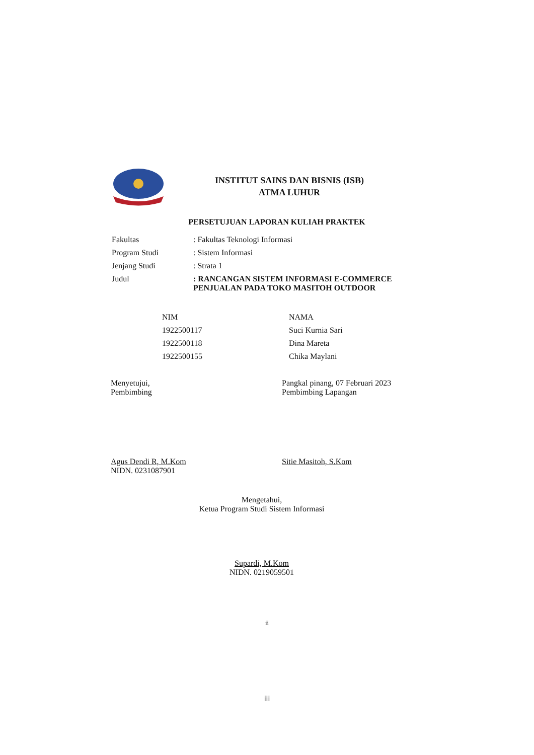INSTITUT SAINS DAN BISNIS (ISB)
ATMA LUHUR
PERSETUJUAN LAPORAN KULIAH PRAKTEK
| Fakultas | : Fakultas Teknologi Informasi |
| Program Studi | : Sistem Informasi |
| Jenjang Studi | : Strata 1 |
| Judul | : RANCANGAN SISTEM INFORMASI E-COMMERCE PENJUALAN PADA TOKO MASITOH OUTDOOR |
| NIM | NAMA |
| --- | --- |
| 1922500117 | Suci Kurnia Sari |
| 1922500118 | Dina Mareta |
| 1922500155 | Chika Maylani |
Menyetujui,
Pembimbing
Agus Dendi R, M.Kom
NIDN. 0231087901
Pangkal pinang, 07 Februari 2023
Pembimbing Lapangan
Sitie Masitoh, S.Kom
Mengetahui,
Ketua Program Studi Sistem Informasi
Supardi, M.Kom
NIDN. 0219059501
ii
iii